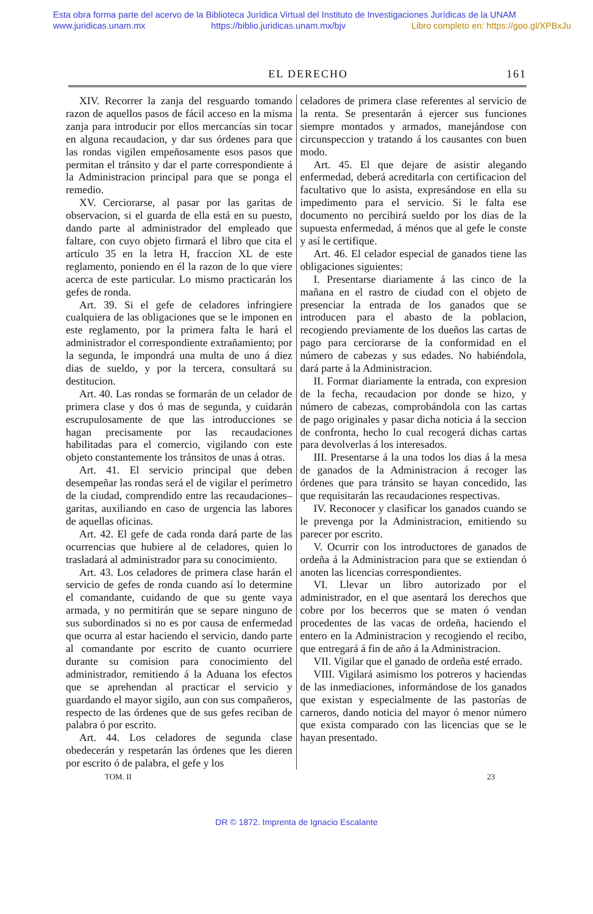Esta obra forma parte del acervo de la Biblioteca Jurídica Virtual del Instituto de Investigaciones Jurídicas de la UNAM
www.juridicas.unam.mx https://biblio.juridicas.unam.mx/bjv Libro completo en: https://goo.gl/XPBxJu
EL DERECHO 161
XIV. Recorrer la zanja del resguardo tomando razon de aquellos pasos de fácil acceso en la misma zanja para introducir por ellos mercancías sin tocar en alguna recaudacion, y dar sus órdenes para que las rondas vigilen empeñosamente esos pasos que permitan el tránsito y dar el parte correspondiente á la Administracion principal para que se ponga el remedio.
XV. Cerciorarse, al pasar por las garitas de observacion, si el guarda de ella está en su puesto, dando parte al administrador del empleado que faltare, con cuyo objeto firmará el libro que cita el artículo 35 en la letra H, fraccion XL de este reglamento, poniendo en él la razon de lo que viere acerca de este particular. Lo mismo practicarán los gefes de ronda.
Art. 39. Si el gefe de celadores infringiere cualquiera de las obligaciones que se le imponen en este reglamento, por la primera falta le hará el administrador el correspondiente extrañamiento; por la segunda, le impondrá una multa de uno á diez dias de sueldo, y por la tercera, consultará su destitucion.
Art. 40. Las rondas se formarán de un celador de primera clase y dos ó mas de segunda, y cuidarán escrupulosamente de que las introducciones se hagan precisamente por las recaudaciones habilitadas para el comercio, vigilando con este objeto constantemente los tránsitos de unas á otras.
Art. 41. El servicio principal que deben desempeñar las rondas será el de vigilar el perímetro de la ciudad, comprendido entre las recaudaciones–garitas, auxiliando en caso de urgencia las labores de aquellas oficinas.
Art. 42. El gefe de cada ronda dará parte de las ocurrencias que hubiere al de celadores, quien lo trasladará al administrador para su conocimiento.
Art. 43. Los celadores de primera clase harán el servicio de gefes de ronda cuando así lo determine el comandante, cuidando de que su gente vaya armada, y no permitirán que se separe ninguno de sus subordinados si no es por causa de enfermedad que ocurra al estar haciendo el servicio, dando parte al comandante por escrito de cuanto ocurriere durante su comision para conocimiento del administrador, remitiendo á la Aduana los efectos que se aprehendan al practicar el servicio y guardando el mayor sigilo, aun con sus compañeros, respecto de las órdenes que de sus gefes reciban de palabra ó por escrito.
Art. 44. Los celadores de segunda clase obedecerán y respetarán las órdenes que les dieren por escrito ó de palabra, el gefe y los
celadores de primera clase referentes al servicio de la renta. Se presentarán á ejercer sus funciones siempre montados y armados, manejándose con circunspeccion y tratando á los causantes con buen modo.
Art. 45. El que dejare de asistir alegando enfermedad, deberá acreditarla con certificacion del facultativo que lo asista, expresándose en ella su impedimento para el servicio. Si le falta ese documento no percibirá sueldo por los dias de la supuesta enfermedad, á ménos que al gefe le conste y así le certifique.
Art. 46. El celador especial de ganados tiene las obligaciones siguientes:
I. Presentarse diariamente á las cinco de la mañana en el rastro de ciudad con el objeto de presenciar la entrada de los ganados que se introducen para el abasto de la poblacion, recogiendo previamente de los dueños las cartas de pago para cerciorarse de la conformidad en el número de cabezas y sus edades. No habiéndola, dará parte á la Administracion.
II. Formar diariamente la entrada, con expresion de la fecha, recaudacion por donde se hizo, y número de cabezas, comprobándola con las cartas de pago originales y pasar dicha noticia á la seccion de confronta, hecho lo cual recogerá dichas cartas para devolverlas á los interesados.
III. Presentarse á la una todos los dias á la mesa de ganados de la Administracion á recoger las órdenes que para tránsito se hayan concedido, las que requisitarán las recaudaciones respectivas.
IV. Reconocer y clasificar los ganados cuando se le prevenga por la Administracion, emitiendo su parecer por escrito.
V. Ocurrir con los introductores de ganados de ordeña á la Administracion para que se extiendan ó anoten las licencias correspondientes.
VI. Llevar un libro autorizado por el administrador, en el que asentará los derechos que cobre por los becerros que se maten ó vendan procedentes de las vacas de ordeña, haciendo el entero en la Administracion y recogiendo el recibo, que entregará á fin de año á la Administracion.
VII. Vigilar que el ganado de ordeña esté errado.
VIII. Vigilará asimismo los potreros y haciendas de las inmediaciones, informándose de los ganados que existan y especialmente de las pastorías de carneros, dando noticia del mayor ó menor número que exista comparado con las licencias que se le hayan presentado.
TOM. II 23
DR © 1872. Imprenta de Ignacio Escalante